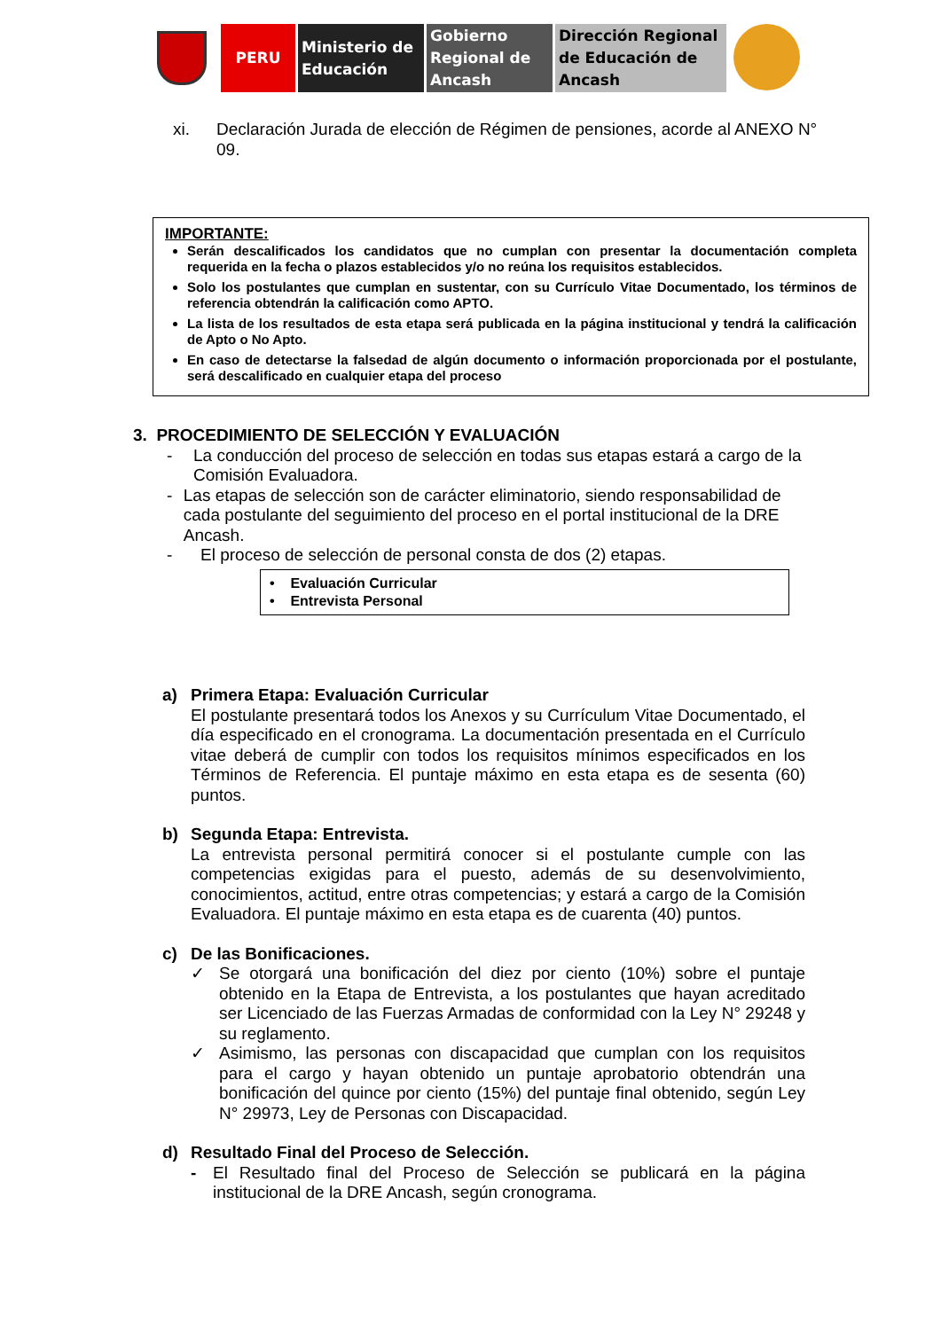PERU Ministerio de Educación
Gobierno Regional de Ancash
Dirección Regional de Educación de Ancash
xi. Declaración Jurada de elección de Régimen de pensiones, acorde al ANEXO N° 09.
IMPORTANTE:
Serán descalificados los candidatos que no cumplan con presentar la documentación completa requerida en la fecha o plazos establecidos y/o no reúna los requisitos establecidos.
Solo los postulantes que cumplan en sustentar, con su Currículo Vitae Documentado, los términos de referencia obtendrán la calificación como APTO.
La lista de los resultados de esta etapa será publicada en la página institucional y tendrá la calificación de Apto o No Apto.
En caso de detectarse la falsedad de algún documento o información proporcionada por el postulante, será descalificado en cualquier etapa del proceso
3. PROCEDIMIENTO DE SELECCIÓN Y EVALUACIÓN
- La conducción del proceso de selección en todas sus etapas estará a cargo de la Comisión Evaluadora.
- Las etapas de selección son de carácter eliminatorio, siendo responsabilidad de cada postulante del seguimiento del proceso en el portal institucional de la DRE Ancash.
- El proceso de selección de personal consta de dos (2) etapas.
• Evaluación Curricular
• Entrevista Personal
a) Primera Etapa: Evaluación Curricular
El postulante presentará todos los Anexos y su Currículum Vitae Documentado, el día especificado en el cronograma. La documentación presentada en el Currículo vitae deberá de cumplir con todos los requisitos mínimos especificados en los Términos de Referencia. El puntaje máximo en esta etapa es de sesenta (60) puntos.
b) Segunda Etapa: Entrevista.
La entrevista personal permitirá conocer si el postulante cumple con las competencias exigidas para el puesto, además de su desenvolvimiento, conocimientos, actitud, entre otras competencias; y estará a cargo de la Comisión Evaluadora. El puntaje máximo en esta etapa es de cuarenta (40) puntos.
c) De las Bonificaciones.
✓ Se otorgará una bonificación del diez por ciento (10%) sobre el puntaje obtenido en la Etapa de Entrevista, a los postulantes que hayan acreditado ser Licenciado de las Fuerzas Armadas de conformidad con la Ley N° 29248 y su reglamento.
✓ Asimismo, las personas con discapacidad que cumplan con los requisitos para el cargo y hayan obtenido un puntaje aprobatorio obtendrán una bonificación del quince por ciento (15%) del puntaje final obtenido, según Ley N° 29973, Ley de Personas con Discapacidad.
d) Resultado Final del Proceso de Selección.
- El Resultado final del Proceso de Selección se publicará en la página institucional de la DRE Ancash, según cronograma.